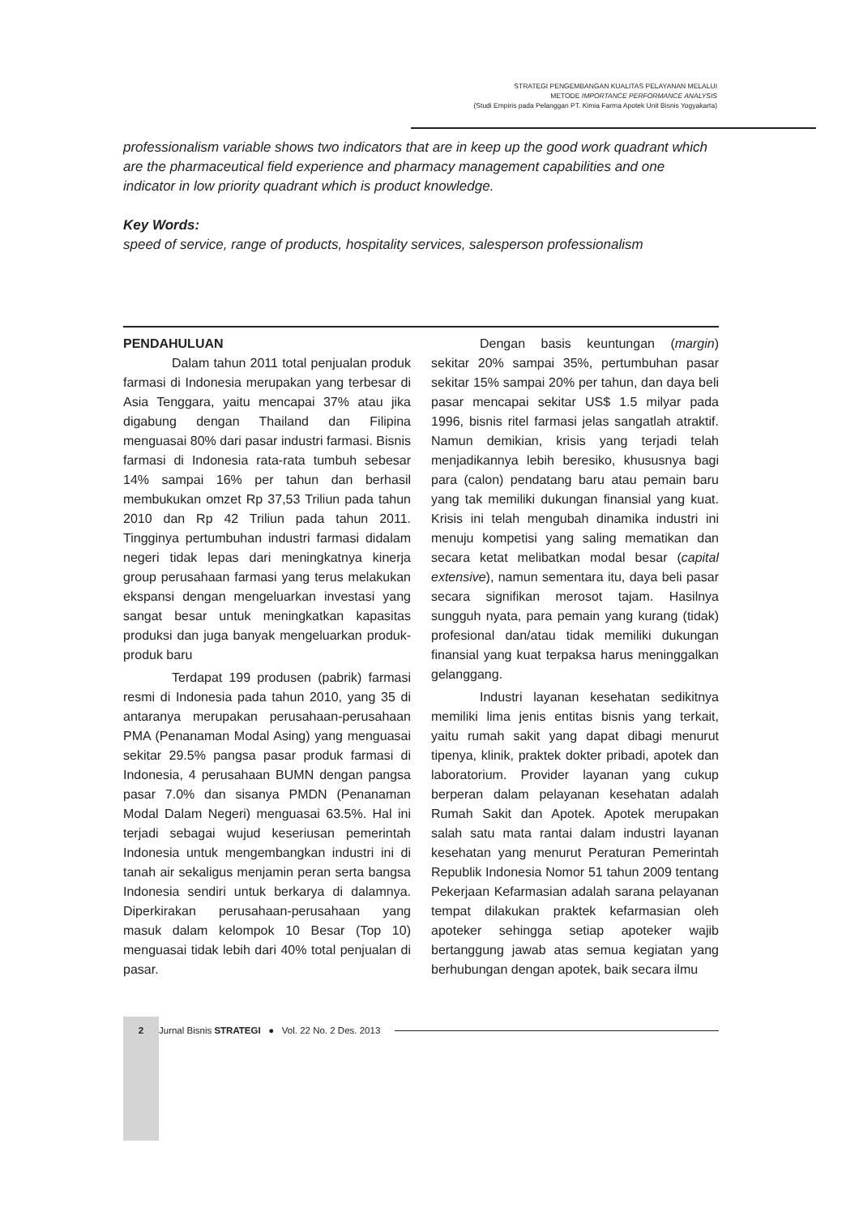STRATEGI PENGEMBANGAN KUALITAS PELAYANAN MELALUI
METODE IMPORTANCE PERFORMANCE ANALYSIS
(Studi Empiris pada Pelanggan PT. Kimia Farma Apotek Unit Bisnis Yogyakarta)
professionalism variable shows two indicators that are in keep up the good work quadrant which are the pharmaceutical field experience and pharmacy management capabilities and one indicator in low priority quadrant which is product knowledge.
Key Words:
speed of service, range of products, hospitality services, salesperson professionalism
PENDAHULUAN
Dalam tahun 2011 total penjualan produk farmasi di Indonesia merupakan yang terbesar di Asia Tenggara, yaitu mencapai 37% atau jika digabung dengan Thailand dan Filipina menguasai 80% dari pasar industri farmasi. Bisnis farmasi di Indonesia rata-rata tumbuh sebesar 14% sampai 16% per tahun dan berhasil membukukan omzet Rp 37,53 Triliun pada tahun 2010 dan Rp 42 Triliun pada tahun 2011. Tingginya pertumbuhan industri farmasi didalam negeri tidak lepas dari meningkatnya kinerja group perusahaan farmasi yang terus melakukan ekspansi dengan mengeluarkan investasi yang sangat besar untuk meningkatkan kapasitas produksi dan juga banyak mengeluarkan produk-produk baru
Terdapat 199 produsen (pabrik) farmasi resmi di Indonesia pada tahun 2010, yang 35 di antaranya merupakan perusahaan-perusahaan PMA (Penanaman Modal Asing) yang menguasai sekitar 29.5% pangsa pasar produk farmasi di Indonesia, 4 perusahaan BUMN dengan pangsa pasar 7.0% dan sisanya PMDN (Penanaman Modal Dalam Negeri) menguasai 63.5%. Hal ini terjadi sebagai wujud keseriusan pemerintah Indonesia untuk mengembangkan industri ini di tanah air sekaligus menjamin peran serta bangsa Indonesia sendiri untuk berkarya di dalamnya. Diperkirakan perusahaan-perusahaan yang masuk dalam kelompok 10 Besar (Top 10) menguasai tidak lebih dari 40% total penjualan di pasar.
Dengan basis keuntungan (margin) sekitar 20% sampai 35%, pertumbuhan pasar sekitar 15% sampai 20% per tahun, dan daya beli pasar mencapai sekitar US$ 1.5 milyar pada 1996, bisnis ritel farmasi jelas sangatlah atraktif. Namun demikian, krisis yang terjadi telah menjadikannya lebih beresiko, khususnya bagi para (calon) pendatang baru atau pemain baru yang tak memiliki dukungan finansial yang kuat. Krisis ini telah mengubah dinamika industri ini menuju kompetisi yang saling mematikan dan secara ketat melibatkan modal besar (capital extensive), namun sementara itu, daya beli pasar secara signifikan merosot tajam. Hasilnya sungguh nyata, para pemain yang kurang (tidak) profesional dan/atau tidak memiliki dukungan finansial yang kuat terpaksa harus meninggalkan gelanggang.
Industri layanan kesehatan sedikitnya memiliki lima jenis entitas bisnis yang terkait, yaitu rumah sakit yang dapat dibagi menurut tipenya, klinik, praktek dokter pribadi, apotek dan laboratorium. Provider layanan yang cukup berperan dalam pelayanan kesehatan adalah Rumah Sakit dan Apotek. Apotek merupakan salah satu mata rantai dalam industri layanan kesehatan yang menurut Peraturan Pemerintah Republik Indonesia Nomor 51 tahun 2009 tentang Pekerjaan Kefarmasian adalah sarana pelayanan tempat dilakukan praktek kefarmasian oleh apoteker sehingga setiap apoteker wajib bertanggung jawab atas semua kegiatan yang berhubungan dengan apotek, baik secara ilmu
2 Jurnal Bisnis STRATEGI ● Vol. 22 No. 2 Des. 2013